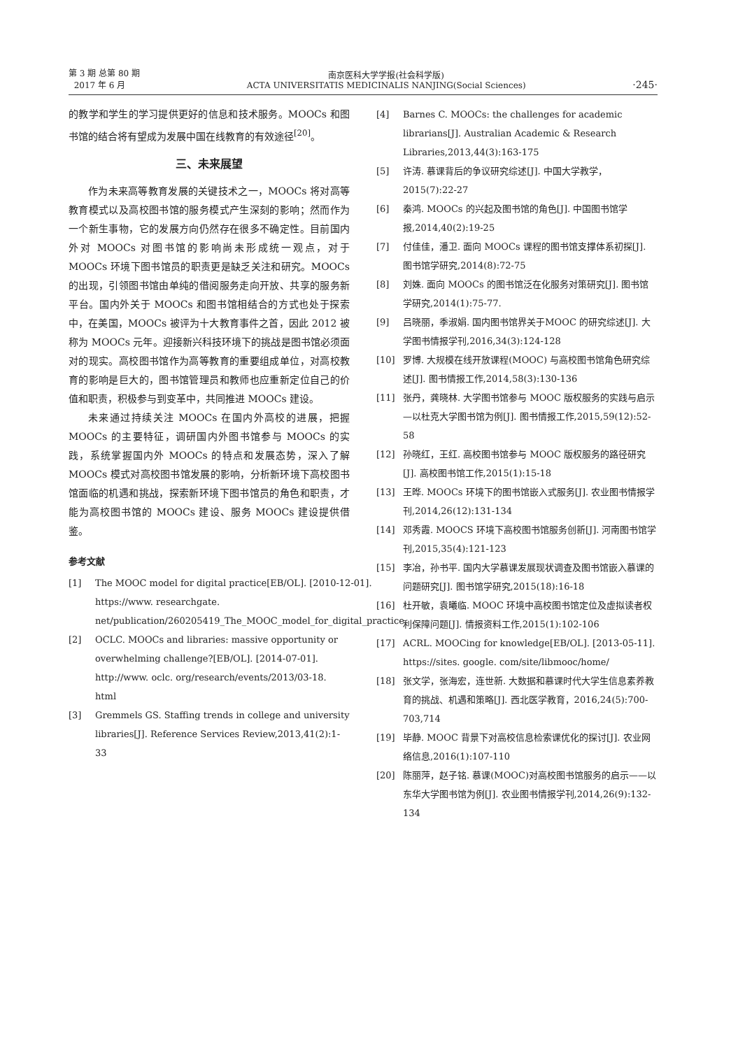第 3 期 总第 80 期
2017 年 6 月
南京医科大学学报(社会科学版)
ACTA UNIVERSITATIS MEDICINALIS NANJING(Social Sciences)
·245·
的教学和学生的学习提供更好的信息和技术服务。MOOCs 和图书馆的结合将有望成为发展中国在线教育的有效途径<sup>[20]</sup>。
三、未来展望
作为未来高等教育发展的关键技术之一，MOOCs 将对高等教育模式以及高校图书馆的服务模式产生深刻的影响；然而作为一个新生事物，它的发展方向仍然存在很多不确定性。目前国内外对 MOOCs 对图书馆的影响尚未形成统一观点，对于 MOOCs 环境下图书馆员的职责更是缺乏关注和研究。MOOCs 的出现，引领图书馆由单纯的借阅服务走向开放、共享的服务新平台。国内外关于 MOOCs 和图书馆相结合的方式也处于探索中，在美国，MOOCs 被评为十大教育事件之首，因此 2012 被称为 MOOCs 元年。迎接新兴科技环境下的挑战是图书馆必须面对的现实。高校图书馆作为高等教育的重要组成单位，对高校教育的影响是巨大的，图书馆管理员和教师也应重新定位自己的价值和职责，积极参与到变革中，共同推进 MOOCs 建设。
未来通过持续关注 MOOCs 在国内外高校的进展，把握 MOOCs 的主要特征，调研国内外图书馆参与 MOOCs 的实践，系统掌握国内外 MOOCs 的特点和发展态势，深入了解 MOOCs 模式对高校图书馆发展的影响，分析新环境下高校图书馆面临的机遇和挑战，探索新环境下图书馆员的角色和职责，才能为高校图书馆的 MOOCs 建设、服务 MOOCs 建设提供借鉴。
参考文献
[1] The MOOC model for digital practice[EB/OL]. [2010-12-01]. https://www. researchgate. net/publication/260205419_The_MOOC_model_for_digital_practice
[2] OCLC. MOOCs and libraries: massive opportunity or overwhelming challenge?[EB/OL]. [2014-07-01]. http://www. oclc. org/research/events/2013/03-18. html
[3] Gremmels GS. Staffing trends in college and university libraries[J]. Reference Services Review,2013,41(2):1-33
[4] Barnes C. MOOCs: the challenges for academic librarians[J]. Australian Academic & Research Libraries,2013,44(3):163-175
[5] 许涛. 慕课背后的争议研究综述[J]. 中国大学教学，2015(7):22-27
[6] 秦鸿. MOOCs 的兴起及图书馆的角色[J]. 中国图书馆学报,2014,40(2):19-25
[7] 付佳佳，潘卫. 面向 MOOCs 课程的图书馆支撑体系初探[J]. 图书馆学研究,2014(8):72-75
[8] 刘姝. 面向 MOOCs 的图书馆泛在化服务对策研究[J]. 图书馆学研究,2014(1):75-77.
[9] 吕晓丽，季淑娟. 国内图书馆界关于MOOC 的研究综述[J]. 大学图书情报学刊,2016,34(3):124-128
[10] 罗博. 大规模在线开放课程(MOOC) 与高校图书馆角色研究综述[J]. 图书情报工作,2014,58(3):130-136
[11] 张丹，龚晓林. 大学图书馆参与 MOOC 版权服务的实践与启示—以杜克大学图书馆为例[J]. 图书情报工作,2015,59(12):52-58
[12] 孙晓红，王红. 高校图书馆参与 MOOC 版权服务的路径研究[J]. 高校图书馆工作,2015(1):15-18
[13] 王晔. MOOCs 环境下的图书馆嵌入式服务[J]. 农业图书情报学刊,2014,26(12):131-134
[14] 邓秀霞. MOOCS 环境下高校图书馆服务创新[J]. 河南图书馆学刊,2015,35(4):121-123
[15] 李冶，孙书平. 国内大学慕课发展现状调查及图书馆嵌入慕课的问题研究[J]. 图书馆学研究,2015(18):16-18
[16] 杜开敏，袁曦临. MOOC 环境中高校图书馆定位及虚拟读者权利保障问题[J]. 情报资料工作,2015(1):102-106
[17] ACRL. MOOCing for knowledge[EB/OL]. [2013-05-11]. https://sites. google. com/site/libmooc/home/
[18] 张文学，张海宏，连世新. 大数据和慕课时代大学生信息素养教育的挑战、机遇和策略[J]. 西北医学教育，2016,24(5):700-703,714
[19] 毕静. MOOC 背景下对高校信息检索课优化的探讨[J]. 农业网络信息,2016(1):107-110
[20] 陈丽萍，赵子铭. 慕课(MOOC)对高校图书馆服务的启示——以东华大学图书馆为例[J]. 农业图书情报学刊,2014,26(9):132-134